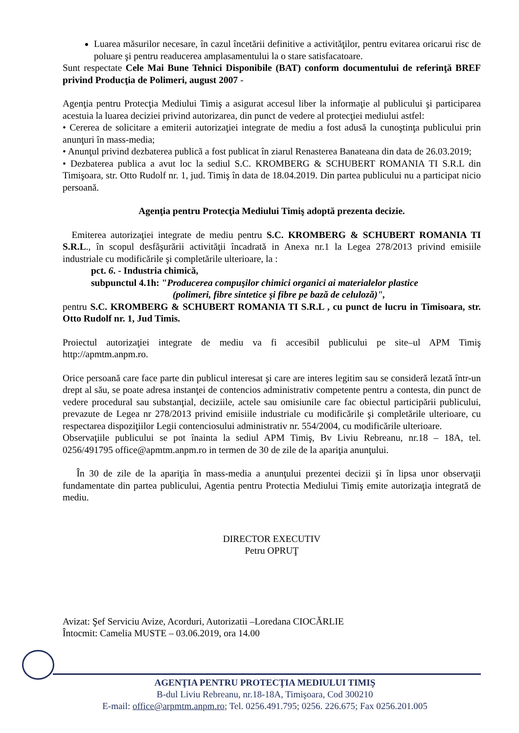Luarea măsurilor necesare, în cazul încetării definitive a activităţilor, pentru evitarea oricarui risc de poluare şi pentru readucerea amplasamentului la o stare satisfacatoare.
Sunt respectate Cele Mai Bune Tehnici Disponibile (BAT) conform documentului de referinţă BREF privind Producţia de Polimeri, august 2007 -
Agenţia pentru Protecţia Mediului Timiş a asigurat accesul liber la informaţie al publicului şi participarea acestuia la luarea deciziei privind autorizarea, din punct de vedere al protecţiei mediului astfel:
• Cererea de solicitare a emiterii autorizaţiei integrate de mediu a fost adusă la cunoştinţa publicului prin anunţuri în mass-media;
• Anunţul privind dezbaterea publică a fost publicat în ziarul Renasterea Banateana din data de 26.03.2019;
• Dezbaterea publica a avut loc la sediul S.C. KROMBERG & SCHUBERT ROMANIA TI S.R.L din Timişoara, str. Otto Rudolf nr. 1, jud. Timiş în data de 18.04.2019. Din partea publicului nu a participat nicio persoană.
Agenţia pentru Protecţia Mediului Timiş adoptă prezenta decizie.
Emiterea autorizaţiei integrate de mediu pentru S.C. KROMBERG & SCHUBERT ROMANIA TI S.R.L., în scopul desfăşurării activităţii încadrată in Anexa nr.1 la Legea 278/2013 privind emisiile industriale cu modificările şi completările ulterioare, la :
pct. 6. - Industria chimică,
subpunctul 4.1h: "Producerea compuşilor chimici organici ai materialelor plastice
(polimeri, fibre sintetice şi fibre pe bază de celuloză)",
pentru S.C. KROMBERG & SCHUBERT ROMANIA TI S.R.L , cu punct de lucru in Timisoara, str. Otto Rudolf nr. 1, Jud Timis.
Proiectul autorizaţiei integrate de mediu va fi accesibil publicului pe site–ul APM Timiş http://apmtm.anpm.ro.
Orice persoană care face parte din publicul interesat şi care are interes legitim sau se consideră lezată într-un drept al său, se poate adresa instanţei de contencios administrativ competente pentru a contesta, din punct de vedere procedural sau substanţial, deciziile, actele sau omisiunile care fac obiectul participării publicului, prevazute de Legea nr 278/2013 privind emisiile industriale cu modificările şi completările ulterioare, cu respectarea dispoziţiilor Legii contenciosului administrativ nr. 554/2004, cu modificările ulterioare.
Observaţiile publicului se pot înainta la sediul APM Timiş, Bv Liviu Rebreanu, nr.18 – 18A, tel. 0256/491795 office@apmtm.anpm.ro in termen de 30 de zile de la apariţia anunţului.
În 30 de zile de la apariţia în mass-media a anunţului prezentei decizii şi în lipsa unor observaţii fundamentate din partea publicului, Agentia pentru Protectia Mediului Timiş emite autorizaţia integrată de mediu.
DIRECTOR EXECUTIV
Petru OPRUŢ
Avizat: Şef Serviciu Avize, Acorduri, Autorizatii –Loredana CIOCĂRLIE
Întocmit: Camelia MUSTE – 03.06.2019, ora 14.00
AGENŢIA PENTRU PROTECŢIA MEDIULUI TIMIŞ
B-dul Liviu Rebreanu, nr.18-18A, Timişoara, Cod 300210
E-mail: office@arpmtm.anpm.ro; Tel. 0256.491.795; 0256. 226.675; Fax 0256.201.005